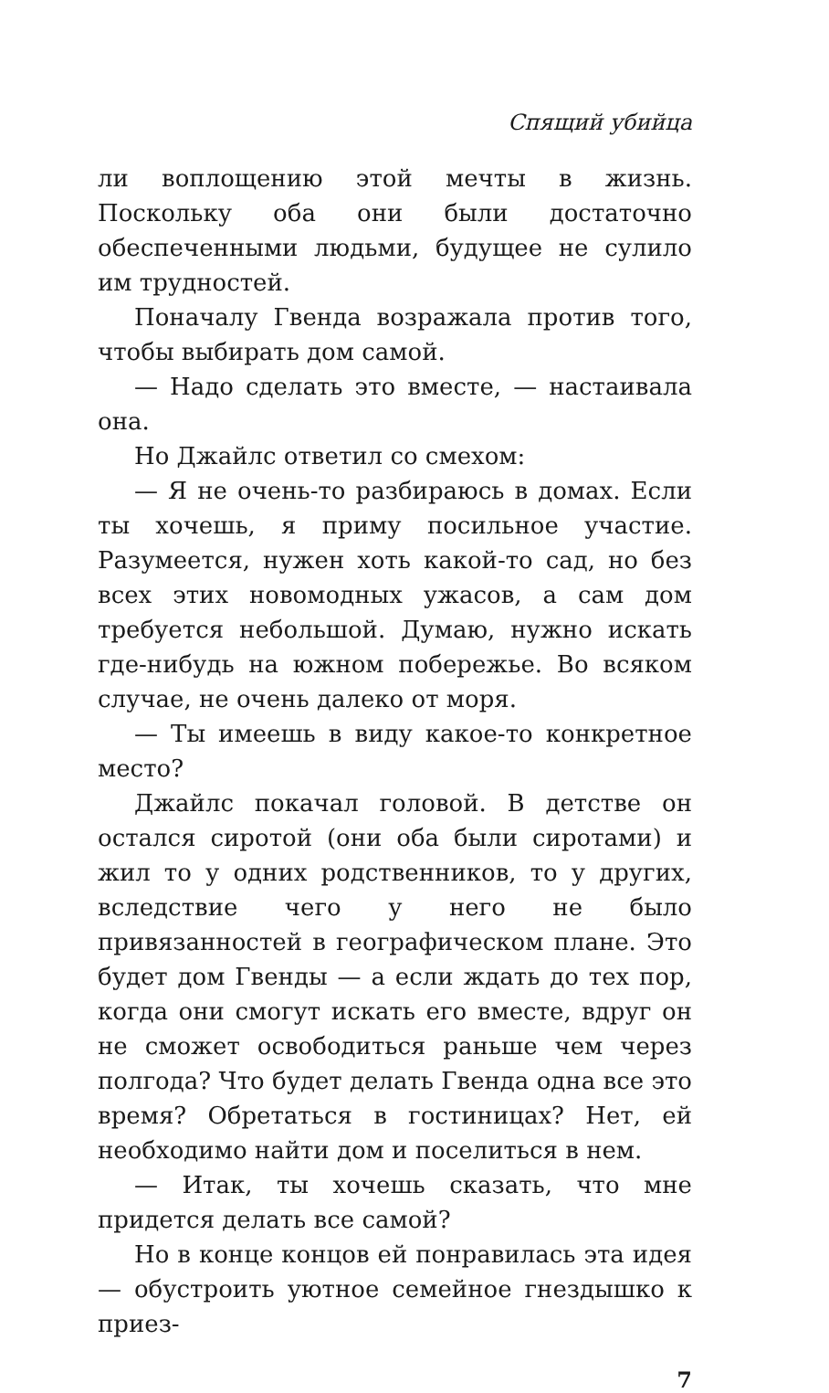Спящий убийца
ли воплощению этой мечты в жизнь. Поскольку оба они были достаточно обеспеченными людьми, будущее не сулило им трудностей.
Поначалу Гвенда возражала против того, чтобы выбирать дом самой.
— Надо сделать это вместе, — настаивала она.
Но Джайлс ответил со смехом:
— Я не очень-то разбираюсь в домах. Если ты хочешь, я приму посильное участие. Разумеется, нужен хоть какой-то сад, но без всех этих новомодных ужасов, а сам дом требуется небольшой. Думаю, нужно искать где-нибудь на южном побережье. Во всяком случае, не очень далеко от моря.
— Ты имеешь в виду какое-то конкретное место?
Джайлс покачал головой. В детстве он остался сиротой (они оба были сиротами) и жил то у одних родственников, то у других, вследствие чего у него не было привязанностей в географическом плане. Это будет дом Гвенды — а если ждать до тех пор, когда они смогут искать его вместе, вдруг он не сможет освободиться раньше чем через полгода? Что будет делать Гвенда одна все это время? Обретаться в гостиницах? Нет, ей необходимо найти дом и поселиться в нем.
— Итак, ты хочешь сказать, что мне придется делать все самой?
Но в конце концов ей понравилась эта идея — обустроить уютное семейное гнездышко к приез-
7